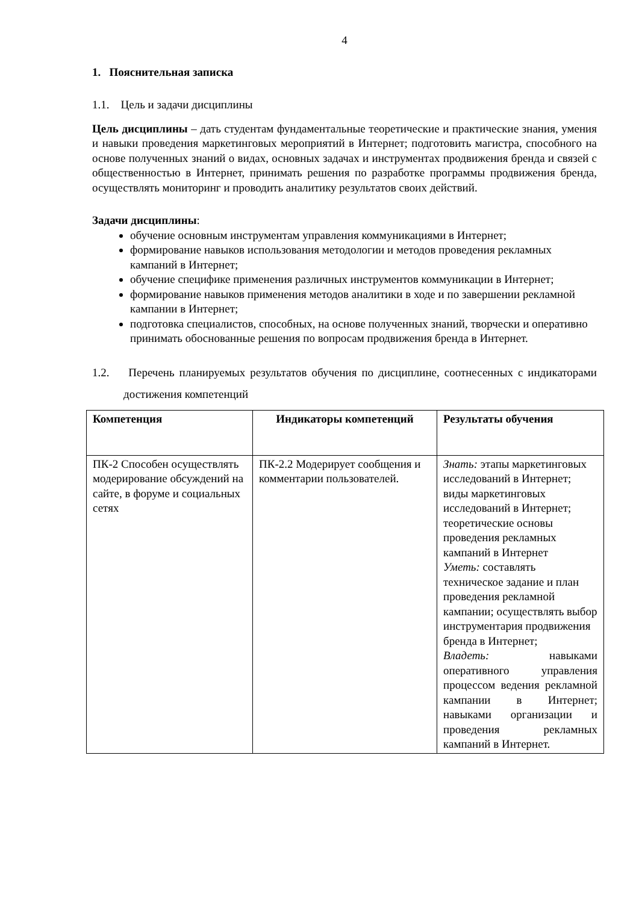4
1. Пояснительная записка
1.1. Цель и задачи дисциплины
Цель дисциплины – дать студентам фундаментальные теоретические и практические знания, умения и навыки проведения маркетинговых мероприятий в Интернет; подготовить магистра, способного на основе полученных знаний о видах, основных задачах и инструментах продвижения бренда и связей с общественностью в Интернет, принимать решения по разработке программы продвижения бренда, осуществлять мониторинг и проводить аналитику результатов своих действий.
Задачи дисциплины:
обучение основным инструментам управления коммуникациями в Интернет;
формирование навыков использования методологии и методов проведения рекламных кампаний в Интернет;
обучение специфике применения различных инструментов коммуникации в Интернет;
формирование навыков применения методов аналитики в ходе и по завершении рекламной кампании в Интернет;
подготовка специалистов, способных, на основе полученных знаний, творчески и оперативно принимать обоснованные решения по вопросам продвижения бренда в Интернет.
1.2. Перечень планируемых результатов обучения по дисциплине, соотнесенных с индикаторами достижения компетенций
| Компетенция | Индикаторы компетенций | Результаты обучения |
| --- | --- | --- |
| ПК-2 Способен осуществлять модерирование обсуждений на сайте, в форуме и социальных сетях | ПК-2.2 Модерирует сообщения и комментарии пользователей. | Знать: этапы маркетинговых исследований в Интернет; виды маркетинговых исследований в Интернет; теоретические основы проведения рекламных кампаний в Интернет Уметь: составлять техническое задание и план проведения рекламной кампании; осуществлять выбор инструментария продвижения бренда в Интернет; Владеть: навыками оперативного управления процессом ведения рекламной кампании в Интернет; навыками организации и проведения рекламных кампаний в Интернет. |